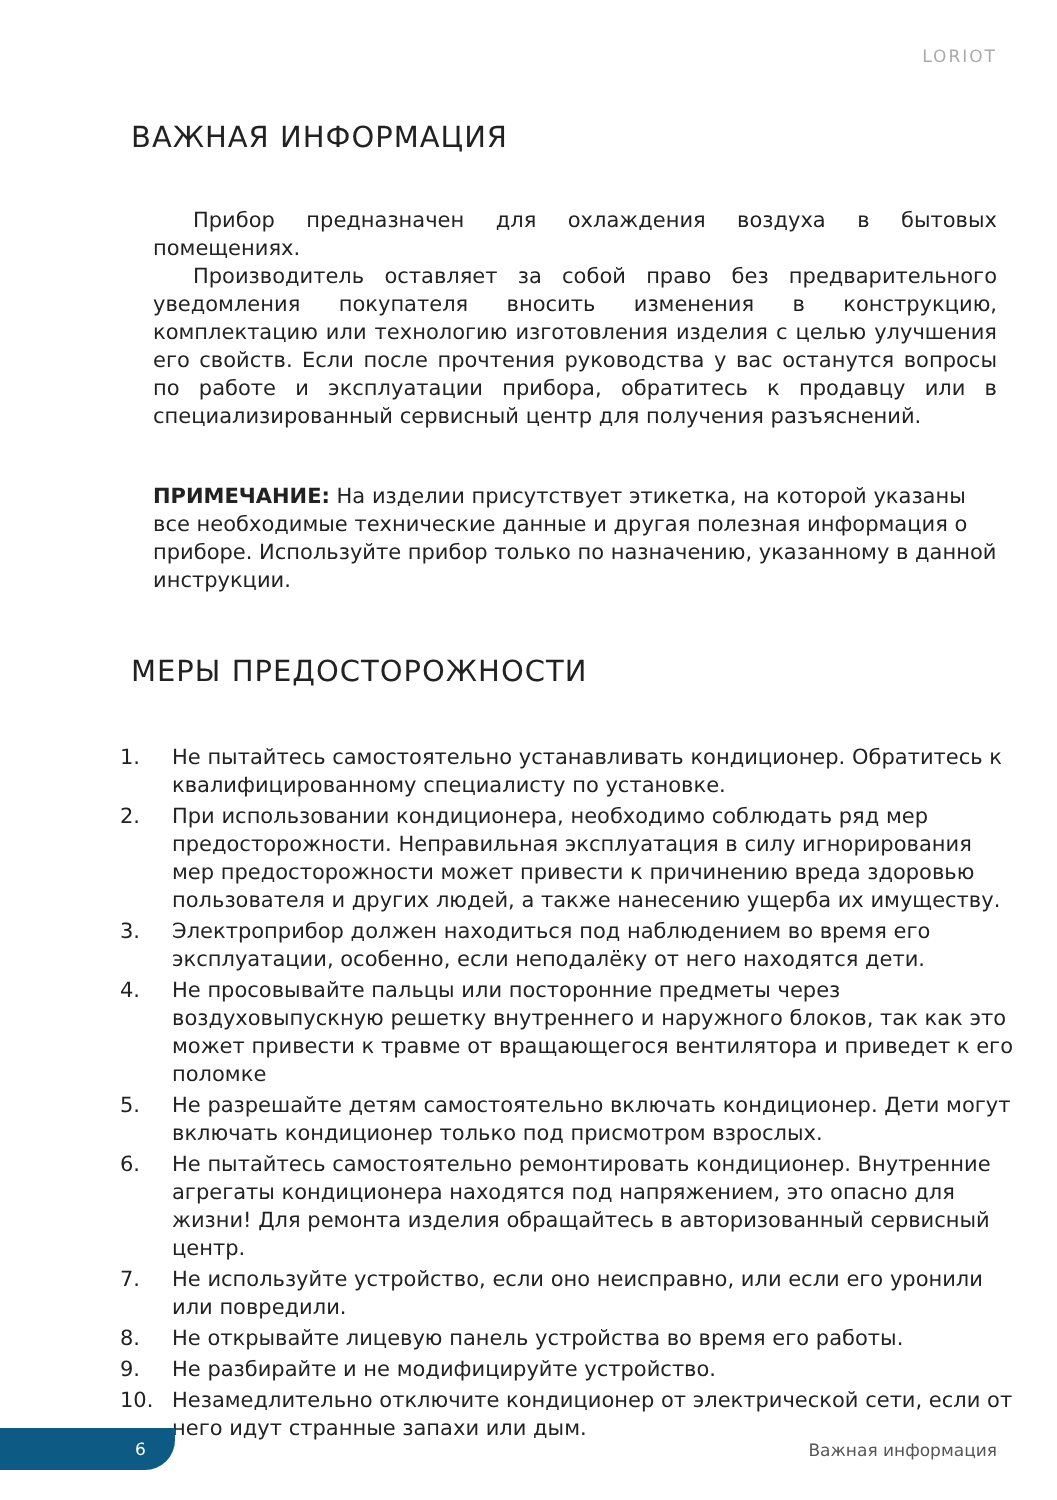LORIOT
ВАЖНАЯ ИНФОРМАЦИЯ
Прибор предназначен для охлаждения воздуха в бытовых помещениях.
Производитель оставляет за собой право без предварительного уведомления покупателя вносить изменения в конструкцию, комплектацию или технологию изготовления изделия с целью улучшения его свойств. Если после прочтения руководства у вас останутся вопросы по работе и эксплуатации прибора, обратитесь к продавцу или в специализированный сервисный центр для получения разъяснений.
ПРИМЕЧАНИЕ: На изделии присутствует этикетка, на которой указаны все необходимые технические данные и другая полезная информация о приборе. Используйте прибор только по назначению, указанному в данной инструкции.
МЕРЫ ПРЕДОСТОРОЖНОСТИ
1. Не пытайтесь самостоятельно устанавливать кондиционер. Обратитесь к квалифицированному специалисту по установке.
2. При использовании кондиционера, необходимо соблюдать ряд мер предосторожности. Неправильная эксплуатация в силу игнорирования мер предосторожности может привести к причинению вреда здоровью пользователя и других людей, а также нанесению ущерба их имуществу.
3. Электроприбор должен находиться под наблюдением во время его эксплуатации, особенно, если неподалёку от него находятся дети.
4. Не просовывайте пальцы или посторонние предметы через воздуховыпускную решетку внутреннего и наружного блоков, так как это может привести к травме от вращающегося вентилятора и приведет к его поломке
5. Не разрешайте детям самостоятельно включать кондиционер. Дети могут включать кондиционер только под присмотром взрослых.
6. Не пытайтесь самостоятельно ремонтировать кондиционер. Внутренние агрегаты кондиционера находятся под напряжением, это опасно для жизни! Для ремонта изделия обращайтесь в авторизованный сервисный центр.
7. Не используйте устройство, если оно неисправно, или если его уронили или повредили.
8. Не открывайте лицевую панель устройства во время его работы.
9. Не разбирайте и не модифицируйте устройство.
10. Незамедлительно отключите кондиционер от электрической сети, если от него идут странные запахи или дым.
6
Важная информация